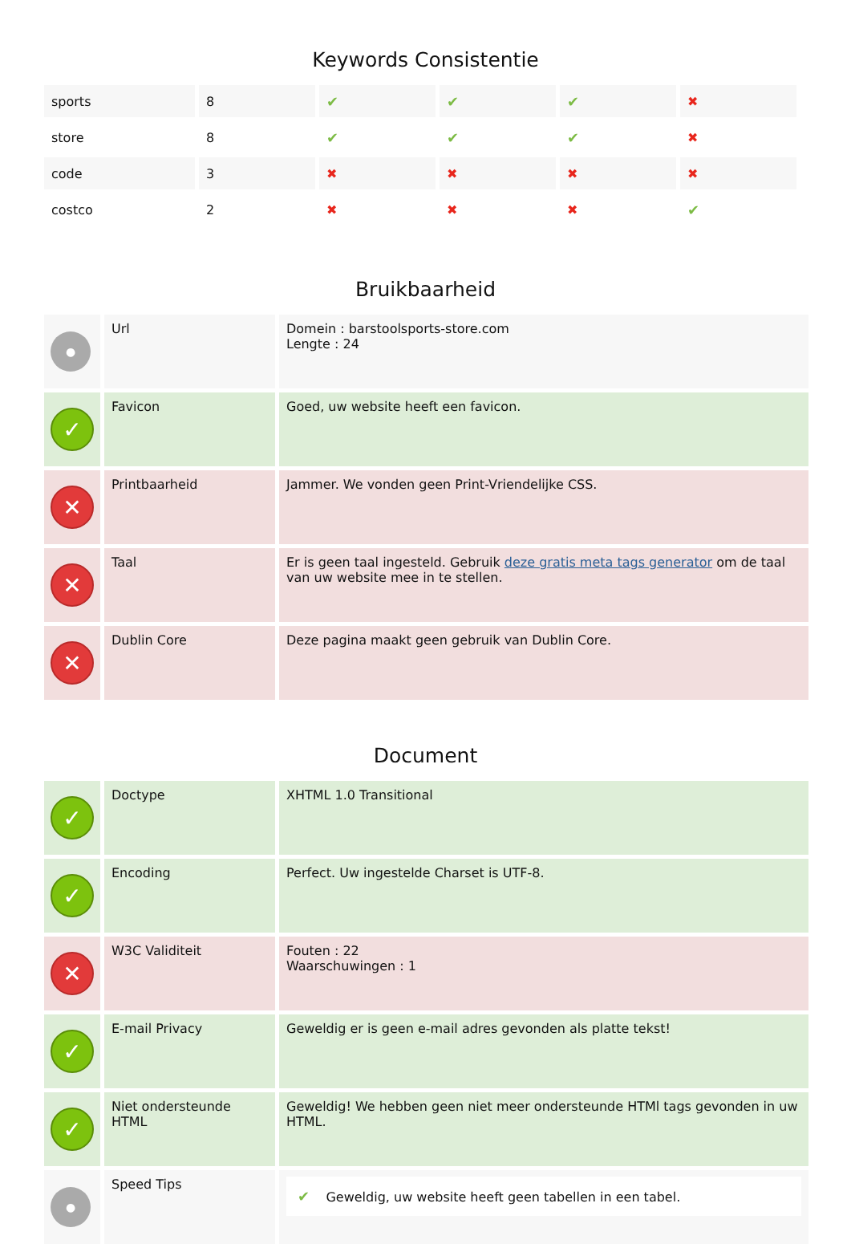Keywords Consistentie
| sports | 8 | ✔ | ✔ | ✔ | ✖ |
| store | 8 | ✔ | ✔ | ✔ | ✖ |
| code | 3 | ✖ | ✖ | ✖ | ✖ |
| costco | 2 | ✖ | ✖ | ✖ | ✔ |
Bruikbaarheid
| ● | Url | Domein : barstoolsports-store.com Lengte : 24 |
| ✓ | Favicon | Goed, uw website heeft een favicon. |
| ✕ | Printbaarheid | Jammer. We vonden geen Print-Vriendelijke CSS. |
| ✕ | Taal | Er is geen taal ingesteld. Gebruik deze gratis meta tags generator om de taal van uw website mee in te stellen. |
| ✕ | Dublin Core | Deze pagina maakt geen gebruik van Dublin Core. |
Document
| ✓ | Doctype | XHTML 1.0 Transitional |
| ✓ | Encoding | Perfect. Uw ingestelde Charset is UTF-8. |
| ✕ | W3C Validiteit | Fouten : 22 Waarschuwingen : 1 |
| ✓ | E-mail Privacy | Geweldig er is geen e-mail adres gevonden als platte tekst! |
| ✓ | Niet ondersteunde HTML | Geweldig! We hebben geen niet meer ondersteunde HTMl tags gevonden in uw HTML. |
| ● | Speed Tips | ✔ Geweldig, uw website heeft geen tabellen in een tabel. |